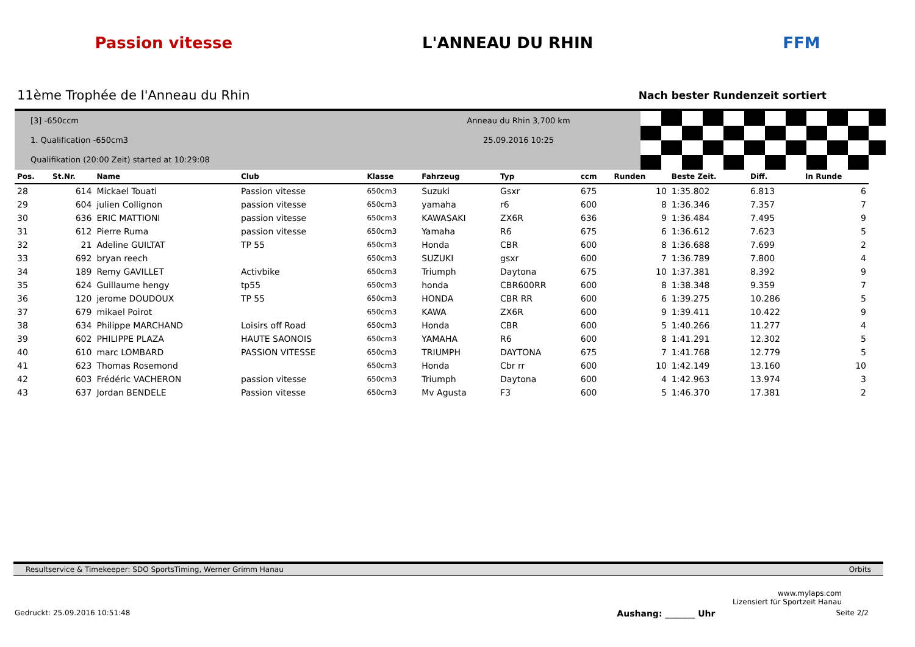Passion vitesse L'ANNEAU DU RHIN FFM
11ème Trophée de I'Anneau du Rhin Nach bester Rundenzeit sortiert
[3] -650ccm
1. Qualification -650cm3
Qualifikation (20:00 Zeit) started at 10:29:08
Anneau du Rhin 3,700 km
25.09.2016 10:25
| Pos. | St.Nr. | Name | Club | Klasse | Fahrzeug | Typ | ccm | Runden | Beste Zeit. | Diff. | In Runde |
| --- | --- | --- | --- | --- | --- | --- | --- | --- | --- | --- | --- |
| 28 | 614 | Mickael Touati | Passion vitesse | 650cm3 | Suzuki | Gsxr | 675 | 10 | 1:35.802 | 6.813 | 6 |
| 29 | 604 | julien Collignon | passion vitesse | 650cm3 | yamaha | r6 | 600 | 8 | 1:36.346 | 7.357 | 7 |
| 30 | 636 | ERIC MATTIONI | passion vitesse | 650cm3 | KAWASAKI | ZX6R | 636 | 9 | 1:36.484 | 7.495 | 9 |
| 31 | 612 | Pierre Ruma | passion vitesse | 650cm3 | Yamaha | R6 | 675 | 6 | 1:36.612 | 7.623 | 5 |
| 32 | 21 | Adeline GUILTAT | TP 55 | 650cm3 | Honda | CBR | 600 | 8 | 1:36.688 | 7.699 | 2 |
| 33 | 692 | bryan reech | | 650cm3 | SUZUKI | gsxr | 600 | 7 | 1:36.789 | 7.800 | 4 |
| 34 | 189 | Remy GAVILLET | Activbike | 650cm3 | Triumph | Daytona | 675 | 10 | 1:37.381 | 8.392 | 9 |
| 35 | 624 | Guillaume hengy | tp55 | 650cm3 | honda | CBR600RR | 600 | 8 | 1:38.348 | 9.359 | 7 |
| 36 | 120 | jerome DOUDOUX | TP 55 | 650cm3 | HONDA | CBR RR | 600 | 6 | 1:39.275 | 10.286 | 5 |
| 37 | 679 | mikael Poirot | | 650cm3 | KAWA | ZX6R | 600 | 9 | 1:39.411 | 10.422 | 9 |
| 38 | 634 | Philippe MARCHAND | Loisirs off Road | 650cm3 | Honda | CBR | 600 | 5 | 1:40.266 | 11.277 | 4 |
| 39 | 602 | PHILIPPE PLAZA | HAUTE SAONOIS | 650cm3 | YAMAHA | R6 | 600 | 8 | 1:41.291 | 12.302 | 5 |
| 40 | 610 | marc LOMBARD | PASSION VITESSE | 650cm3 | TRIUMPH | DAYTONA | 675 | 7 | 1:41.768 | 12.779 | 5 |
| 41 | 623 | Thomas Rosemond | | 650cm3 | Honda | Cbr rr | 600 | 10 | 1:42.149 | 13.160 | 10 |
| 42 | 603 | Frédéric VACHERON | passion vitesse | 650cm3 | Triumph | Daytona | 600 | 4 | 1:42.963 | 13.974 | 3 |
| 43 | 637 | Jordan BENDELE | Passion vitesse | 650cm3 | Mv Agusta | F3 | 600 | 5 | 1:46.370 | 17.381 | 2 |
Resultservice & Timekeeper: SDO SportsTiming, Werner Grimm Hanau Orbits
www.mylaps.com
Lizensiert für Sportzeit Hanau
Gedruckt: 25.09.2016 10:51:48 Aushang: _______ Uhr Seite 2/2